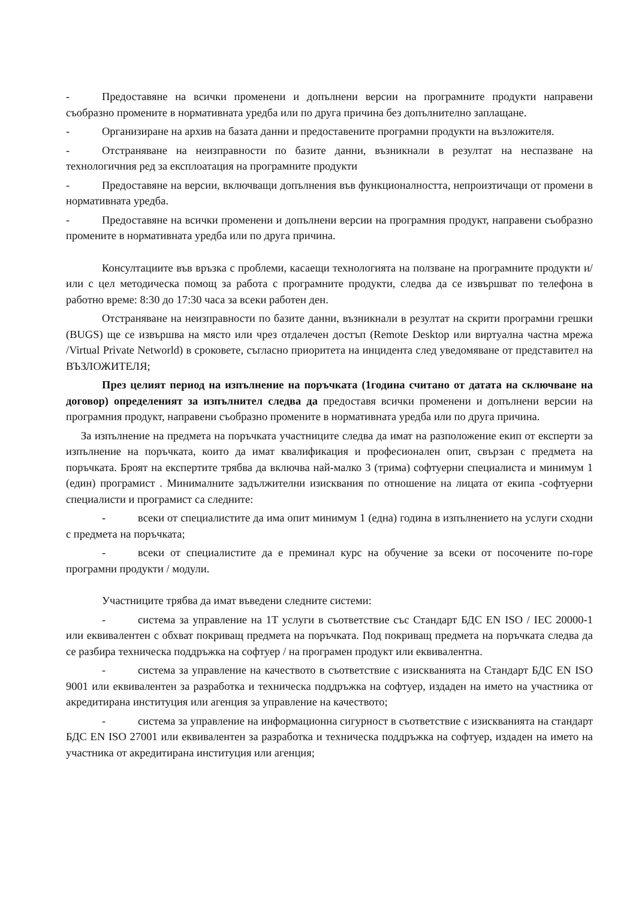- Предоставяне на всички променени и допълнени версии на програмните продукти направени съобразно промените в нормативната уредба или по друга причина без допълнително заплащане.
- Организиране на архив на базата данни и предоставените програмни продукти на възложителя.
- Отстраняване на неизправности по базите данни, възникнали в резултат на неспазване на технологичния ред за експлоатация на програмните продукти
- Предоставяне на версии, включващи допълнения във функционалността, непроизтичащи от промени в нормативната уредба.
- Предоставяне на всички променени и допълнени версии на програмния продукт, направени съобразно промените в нормативната уредба или по друга причина.
Консултациите във връзка с проблеми, касаещи технологията на ползване на програмните продукти и/или с цел методическа помощ за работа с програмните продукти, следва да се извършват по телефона в работно време: 8:30 до 17:30 часа за всеки работен ден.
Отстраняване на неизправности по базите данни, възникнали в резултат на скрити програмни грешки (BUGS) ще се извършва на място или чрез отдалечен достъп (Remote Desktop или виртуална частна мрежа /Virtual Private Networld) в сроковете, съгласно приоритета на инцидента след уведомяване от представител на ВЪЗЛОЖИТЕЛЯ;
През целият период на изпълнение на поръчката (1година считано от датата на сключване на договор) определеният за изпълнител следва да предоставя всички променени и допълнени версии на програмния продукт, направени съобразно промените в нормативната уредба или по друга причина.
За изпълнение на предмета на поръчката участниците следва да имат на разположение екип от експерти за изпълнение на поръчката, които да имат квалификация и професионален опит, свързан с предмета на поръчката. Броят на експертите трябва да включва най-малко 3 (трима) софтуерни специалиста и минимум 1 (един) програмист . Минималните задължителни изисквания по отношение на лицата от екипа -софтуерни специалисти и програмист са следните:
- всеки от специалистите да има опит минимум 1 (една) година в изпълнението на услуги сходни с предмета на поръчката;
- всеки от специалистите да е преминал курс на обучение за всеки от посочените по-горе програмни продукти / модули.
Участниците трябва да имат въведени следните системи:
- система за управление на 1T услуги в съответствие със Стандарт БДС EN ISO / IEC 20000-1 или еквивалентен с обхват покриващ предмета на поръчката. Под покриващ предмета на поръчката следва да се разбира техническа поддръжка на софтуер / на програмен продукт или еквивалентна.
- система за управление на качеството в съответствие с изискванията на Стандарт БДС EN ISO 9001 или еквивалентен за разработка и техническа поддръжка на софтуер, издаден на името на участника от акредитирана институция или агенция за управление на качеството;
- система за управление на информационна сигурност в съответствие с изискванията на стандарт БДС EN ISO 27001 или еквивалентен за разработка и техническа поддръжка на софтуер, издаден на името на участника от акредитирана институция или агенция;